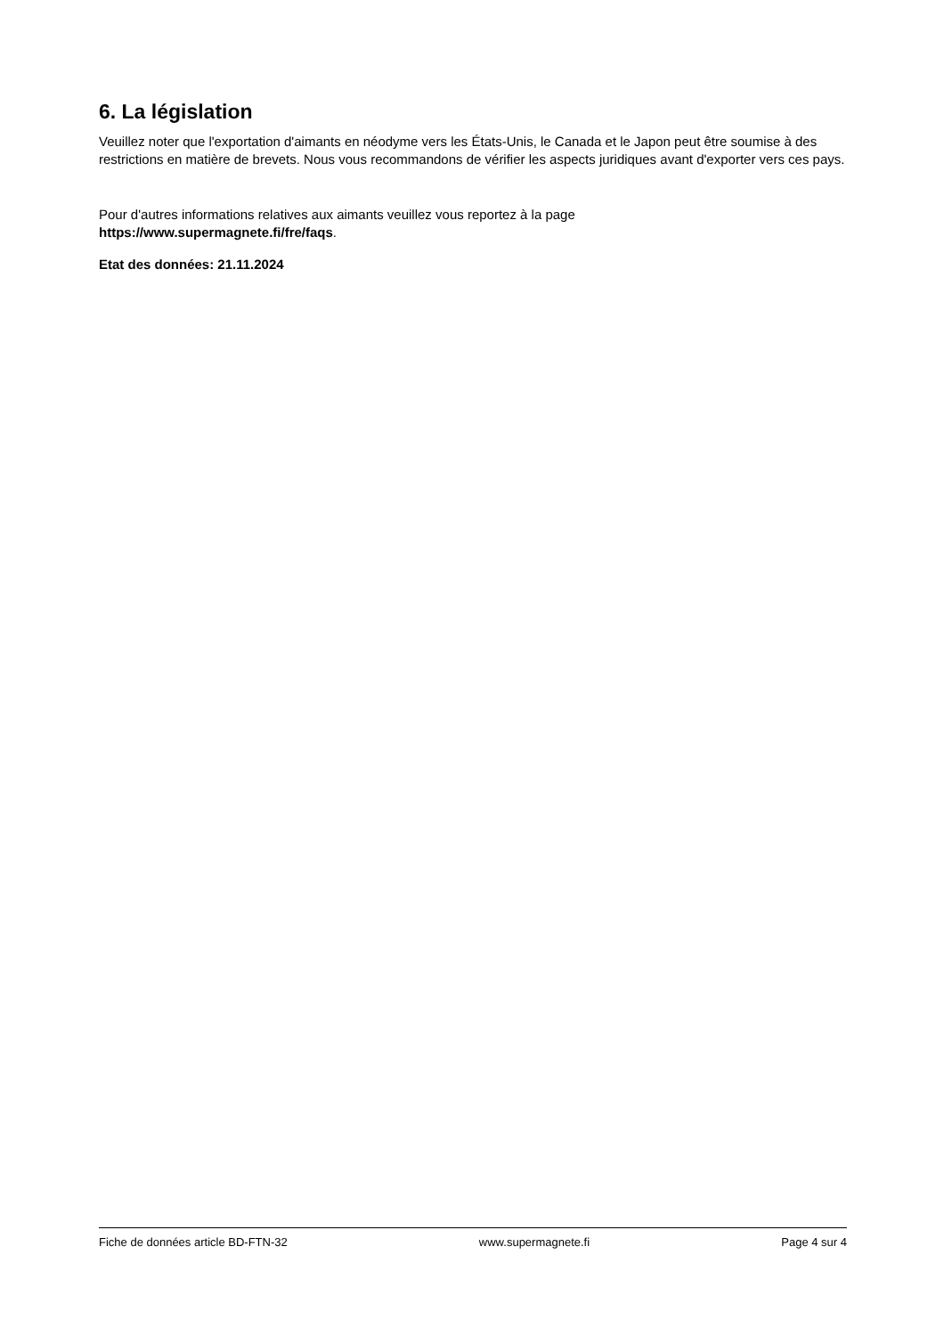6. La législation
Veuillez noter que l'exportation d'aimants en néodyme vers les États-Unis, le Canada et le Japon peut être soumise à des restrictions en matière de brevets. Nous vous recommandons de vérifier les aspects juridiques avant d'exporter vers ces pays.
Pour d'autres informations relatives aux aimants veuillez vous reportez à la page
https://www.supermagnete.fi/fre/faqs.
Etat des données: 21.11.2024
Fiche de données article BD-FTN-32 www.supermagnete.fi Page 4 sur 4